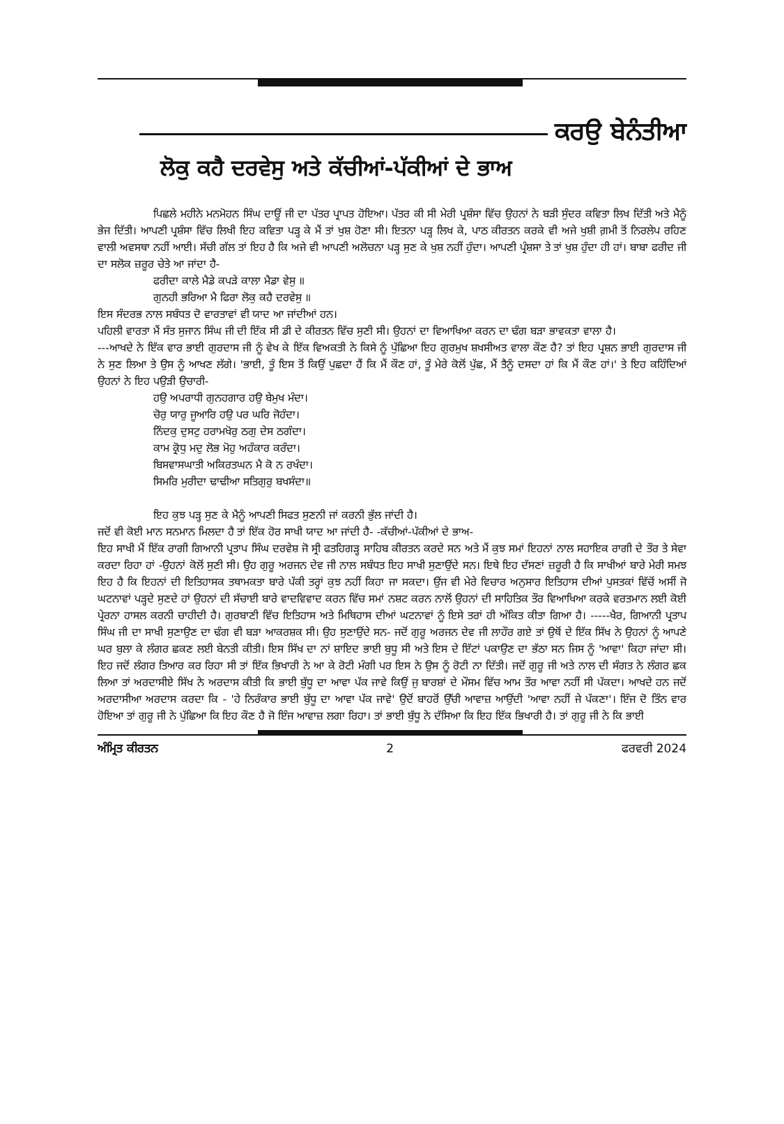ਕਰਉ ਬੇਨੰਤੀਆ
ਲੋਕੁ ਕਹੈ ਦਰਵੇਸੁ ਅਤੇ ਕੱਚੀਆਂ-ਪੱਕੀਆਂ ਦੇ ਭਾਅ
ਪਿਛਲੇ ਮਹੀਨੇ ਮਨਮੋਹਨ ਸਿੰਘ ਦਾਊਂ ਜੀ ਦਾ ਪੱਤਰ ਪ੍ਰਾਪਤ ਹੋਇਆ। ਪੱਤਰ ਕੀ ਸੀ ਮੇਰੀ ਪ੍ਰਸ਼ੰਸਾ ਵਿੱਚ ਉਹਨਾਂ ਨੇ ਬੜੀ ਸੁੰਦਰ ਕਵਿਤਾ ਲਿਖ ਦਿੱਤੀ ਅਤੇ ਮੈਨੂੰ ਭੇਜ ਦਿੱਤੀ। ਆਪਣੀ ਪ੍ਰਸ਼ੰਸਾ ਵਿੱਚ ਲਿਖੀ ਇਹ ਕਵਿਤਾ ਪੜ੍ਹ ਕੇ ਮੈਂ ਤਾਂ ਖੁਸ਼ ਹੋਣਾ ਸੀ। ਇਤਨਾ ਪੜ੍ਹ ਲਿਖ ਕੇ, ਪਾਠ ਕੀਰਤਨ ਕਰਕੇ ਵੀ ਅਜੇ ਖੁਸ਼ੀ ਗ਼ਮੀ ਤੋਂ ਨਿਰਲੇਪ ਰਹਿਣ ਵਾਲੀ ਅਵਸਥਾ ਨਹੀਂ ਆਈ। ਸੱਚੀ ਗੱਲ ਤਾਂ ਇਹ ਹੈ ਕਿ ਅਜੇ ਵੀ ਆਪਣੀ ਅਲੋਚਨਾ ਪੜ੍ਹ ਸੁਣ ਕੇ ਖੁਸ਼ ਨਹੀਂ ਹੁੰਦਾ। ਆਪਣੀ ਪ੍ਰੰਸ਼ਸਾ ਤੇ ਤਾਂ ਖੁਸ਼ ਹੁੰਦਾ ਹੀ ਹਾਂ। ਬਾਬਾ ਫਰੀਦ ਜੀ ਦਾ ਸਲੋਕ ਜ਼ਰੂਰ ਚੇਤੇ ਆ ਜਾਂਦਾ ਹੈ-
ਫਰੀਦਾ ਕਾਲੇ ਮੈਡੇ ਕਪੜੇ ਕਾਲਾ ਮੈਡਾ ਵੇਸੁ ॥
ਗੁਨਹੀ ਭਰਿਆ ਮੈ ਫਿਰਾ ਲੋਕੁ ਕਹੈ ਦਰਵੇਸੁ ॥
ਇਸ ਸੰਦਰਭ ਨਾਲ ਸਬੰਧਤ ਦੋ ਵਾਰਤਾਵਾਂ ਵੀ ਯਾਦ ਆ ਜਾਂਦੀਆਂ ਹਨ।
ਪਹਿਲੀ ਵਾਰਤਾ ਮੈਂ ਸੰਤ ਸੁਜਾਨ ਸਿੰਘ ਜੀ ਦੀ ਇੱਕ ਸੀ ਡੀ ਦੇ ਕੀਰਤਨ ਵਿੱਚ ਸੁਣੀ ਸੀ। ਉਹਨਾਂ ਦਾ ਵਿਆਖਿਆ ਕਰਨ ਦਾ ਢੰਗ ਬੜਾ ਭਾਵਕਤਾ ਵਾਲਾ ਹੈ।
---ਆਖਦੇ ਨੇ ਇੱਕ ਵਾਰ ਭਾਈ ਗੁਰਦਾਸ ਜੀ ਨੂੰ ਵੇਖ ਕੇ ਇੱਕ ਵਿਅਕਤੀ ਨੇ ਕਿਸੇ ਨੂੰ ਪੁੱਛਿਆ ਇਹ ਗੁਰਮੁਖ ਸ਼ਖਸੀਅਤ ਵਾਲਾ ਕੌਣ ਹੈ? ਤਾਂ ਇਹ ਪ੍ਰਸ਼ਨ ਭਾਈ ਗੁਰਦਾਸ ਜੀ ਨੇ ਸੁਣ ਲਿਆ ਤੇ ਉਸ ਨੂੰ ਆਖਣ ਲੱਗੇ। 'ਭਾਈ, ਤੂੰ ਇਸ ਤੋਂ ਕਿਉਂ ਪੁਛਦਾ ਹੈਂ ਕਿ ਮੈਂ ਕੌਣ ਹਾਂ, ਤੂੰ ਮੇਰੇ ਕੋਲੋਂ ਪੁੱਛ, ਮੈਂ ਤੈਨੂੰ ਦਸਦਾ ਹਾਂ ਕਿ ਮੈਂ ਕੌਣ ਹਾਂ।' ਤੇ ਇਹ ਕਹਿੰਦਿਆਂ ਉਹਨਾਂ ਨੇ ਇਹ ਪਉੜੀ ਉਚਾਰੀ-
ਹਉ ਅਪਰਾਧੀ ਗੁਨਹਗਾਰ ਹਉ ਬੇਮੁਖ ਮੰਦਾ।
ਚੋਰੁ ਯਾਰੁ ਜੂਆਰਿ ਹਉ ਪਰ ਘਰਿ ਜੋਹੰਦਾ।
ਨਿੰਦਕੁ ਦੁਸਟੁ ਹਰਾਮਖੋਰੁ ਠਗੁ ਦੇਸ ਠਗੰਦਾ।
ਕਾਮ ਕ੍ਰੋਧੁ ਮਦੁ ਲੋਭ ਮੋਹੁ ਅਹੰਕਾਰ ਕਰੰਦਾ।
ਬਿਸਵਾਸਘਾਤੀ ਅਕਿਰਤਘਨ ਮੈ ਕੋ ਨ ਰਖੰਦਾ।
ਸਿਮਰਿ ਮੁਰੀਦਾ ਢਾਢੀਆ ਸਤਿਗੁਰੁ ਬਖਸੰਦਾ॥
ਇਹ ਕੁਝ ਪੜ੍ਹ ਸੁਣ ਕੇ ਮੈਨੂੰ ਆਪਣੀ ਸਿਫਤ ਸੁਣਨੀ ਜਾਂ ਕਰਨੀ ਭੁੱਲ ਜਾਂਦੀ ਹੈ।
ਜਦੋਂ ਵੀ ਕੋਈ ਮਾਨ ਸਨਮਾਨ ਮਿਲਦਾ ਹੈ ਤਾਂ ਇੱਕ ਹੋਰ ਸਾਖੀ ਯਾਦ ਆ ਜਾਂਦੀ ਹੈ- -ਕੱਚੀਆਂ-ਪੱਕੀਆਂ ਦੇ ਭਾਅ-
ਇਹ ਸਾਖੀ ਮੈਂ ਇੱਕ ਰਾਗੀ ਗਿਆਨੀ ਪ੍ਰਤਾਪ ਸਿੰਘ ਦਰਵੇਸ਼ ਜੋ ਸ੍ਰੀ ਫਤਹਿਗੜ੍ਹ ਸਾਹਿਬ ਕੀਰਤਨ ਕਰਦੇ ਸਨ ਅਤੇ ਮੈਂ ਕੁਝ ਸਮਾਂ ਇਹਨਾਂ ਨਾਲ ਸਹਾਇਕ ਰਾਗੀ ਦੇ ਤੌਰ ਤੇ ਸੇਵਾ ਕਰਦਾ ਰਿਹਾ ਹਾਂ -ਉਹਨਾਂ ਕੋਲੋਂ ਸੁਣੀ ਸੀ। ਉਹ ਗੁਰੂ ਅਰਜਨ ਦੇਵ ਜੀ ਨਾਲ ਸਬੰਧਤ ਇਹ ਸਾਖੀ ਸੁਣਾਉਂਦੇ ਸਨ। ਇਥੇ ਇਹ ਦੱਸਣਾਂ ਜ਼ਰੂਰੀ ਹੈ ਕਿ ਸਾਖੀਆਂ ਬਾਰੇ ਮੇਰੀ ਸਮਝ ਇਹ ਹੈ ਕਿ ਇਹਨਾਂ ਦੀ ਇਤਿਹਾਸਕ ਤਥਾਮਕਤਾ ਬਾਰੇ ਪੱਕੀ ਤਰ੍ਹਾਂ ਕੁਝ ਨਹੀਂ ਕਿਹਾ ਜਾ ਸਕਦਾ। ਉਂਜ ਵੀ ਮੇਰੇ ਵਿਚਾਰ ਅਨੁਸਾਰ ਇਤਿਹਾਸ ਦੀਆਂ ਪੁਸਤਕਾਂ ਵਿੱਚੋਂ ਅਸੀਂ ਜੋ ਘਟਨਾਵਾਂ ਪੜ੍ਹਦੇ ਸੁਣਦੇ ਹਾਂ ਉਹਨਾਂ ਦੀ ਸੱਚਾਈ ਬਾਰੇ ਵਾਦਵਿਵਾਦ ਕਰਨ ਵਿੱਚ ਸਮਾਂ ਨਸ਼ਟ ਕਰਨ ਨਾਲੋਂ ਉਹਨਾਂ ਦੀ ਸਾਹਿਤਿਕ ਤੌਰ ਵਿਆਖਿਆ ਕਰਕੇ ਵਰਤਮਾਨ ਲਈ ਕੋਈ ਪ੍ਰੇਰਨਾ ਹਾਸਲ ਕਰਨੀ ਚਾਹੀਦੀ ਹੈ। ਗੁਰਬਾਣੀ ਵਿੱਚ ਇਤਿਹਾਸ ਅਤੇ ਮਿਥਿਹਾਸ ਦੀਆਂ ਘਟਨਾਵਾਂ ਨੂੰ ਇਸੇ ਤਰਾਂ ਹੀ ਅੰਕਿਤ ਕੀਤਾ ਗਿਆ ਹੈ। -----ਖੈਰ, ਗਿਆਨੀ ਪ੍ਰਤਾਪ ਸਿੰਘ ਜੀ ਦਾ ਸਾਖੀ ਸੁਣਾਉਣ ਦਾ ਢੰਗ ਵੀ ਬੜਾ ਆਕਰਸ਼ਕ ਸੀ। ਉਹ ਸੁਣਾਉਂਦੇ ਸਨ- ਜਦੋਂ ਗੁਰੂ ਅਰਜਨ ਦੇਵ ਜੀ ਲਾਹੌਰ ਗਏ ਤਾਂ ਉਥੋਂ ਦੇ ਇੱਕ ਸਿੱਖ ਨੇ ਉਹਨਾਂ ਨੂੰ ਆਪਣੇ ਘਰ ਬੁਲਾ ਕੇ ਲੰਗਰ ਛਕਣ ਲਈ ਬੇਨਤੀ ਕੀਤੀ। ਇਸ ਸਿੱਖ ਦਾ ਨਾਂ ਸ਼ਾਇਦ ਭਾਈ ਬੁਧੂ ਸੀ ਅਤੇ ਇਸ ਦੇ ਇੱਟਾਂ ਪਕਾਉਣ ਦਾ ਭੱਠਾ ਸਨ ਜਿਸ ਨੂੰ 'ਆਵਾ' ਕਿਹਾ ਜਾਂਦਾ ਸੀ। ਇਹ ਜਦੋਂ ਲੰਗਰ ਤਿਆਰ ਕਰ ਰਿਹਾ ਸੀ ਤਾਂ ਇੱਕ ਭਿਖਾਰੀ ਨੇ ਆ ਕੇ ਰੋਟੀ ਮੰਗੀ ਪਰ ਇਸ ਨੇ ਉਸ ਨੂੰ ਰੋਟੀ ਨਾ ਦਿੱਤੀ। ਜਦੋਂ ਗੁਰੂ ਜੀ ਅਤੇ ਨਾਲ ਦੀ ਸੰਗਤ ਨੇ ਲੰਗਰ ਛਕ ਲਿਆ ਤਾਂ ਅਰਦਾਸੀਏ ਸਿੱਖ ਨੇ ਅਰਦਾਸ ਕੀਤੀ ਕਿ ਭਾਈ ਬੁੱਧੂ ਦਾ ਆਵਾ ਪੱਕ ਜਾਵੇ ਕਿਉਂ ਜੁ ਬਾਰਸ਼ਾਂ ਦੇ ਮੌਸਮ ਵਿੱਚ ਆਮ ਤੌਰ ਆਵਾ ਨਹੀਂ ਸੀ ਪੱਕਦਾ। ਆਖਦੇ ਹਨ ਜਦੋਂ ਅਰਦਾਸੀਆ ਅਰਦਾਸ ਕਰਦਾ ਕਿ - 'ਹੇ ਨਿਰੰਕਾਰ ਭਾਈ ਬੁੱਧੂ ਦਾ ਆਵਾ ਪੱਕ ਜਾਵੇ' ਉਦੋਂ ਬਾਹਰੋਂ ਉੱਚੀ ਆਵਾਜ਼ ਆਉਂਦੀ 'ਆਵਾ ਨਹੀਂ ਜੇ ਪੱਕਣਾ'। ਇੰਜ ਦੋ ਤਿੰਨ ਵਾਰ ਹੋਇਆ ਤਾਂ ਗੁਰੂ ਜੀ ਨੇ ਪੁੱਛਿਆ ਕਿ ਇਹ ਕੌਣ ਹੈ ਜੋ ਇੰਜ ਆਵਾਜ਼ ਲਗਾ ਰਿਹਾ। ਤਾਂ ਭਾਈ ਬੁੱਧੂ ਨੇ ਦੱਸਿਆ ਕਿ ਇਹ ਇੱਕ ਭਿਖਾਰੀ ਹੈ। ਤਾਂ ਗੁਰੂ ਜੀ ਨੇ ਕਿ ਭਾਈ
ਅੰਮ੍ਰਿਤ ਕੀਰਤਨ 2 ਫਰਵਰੀ 2024